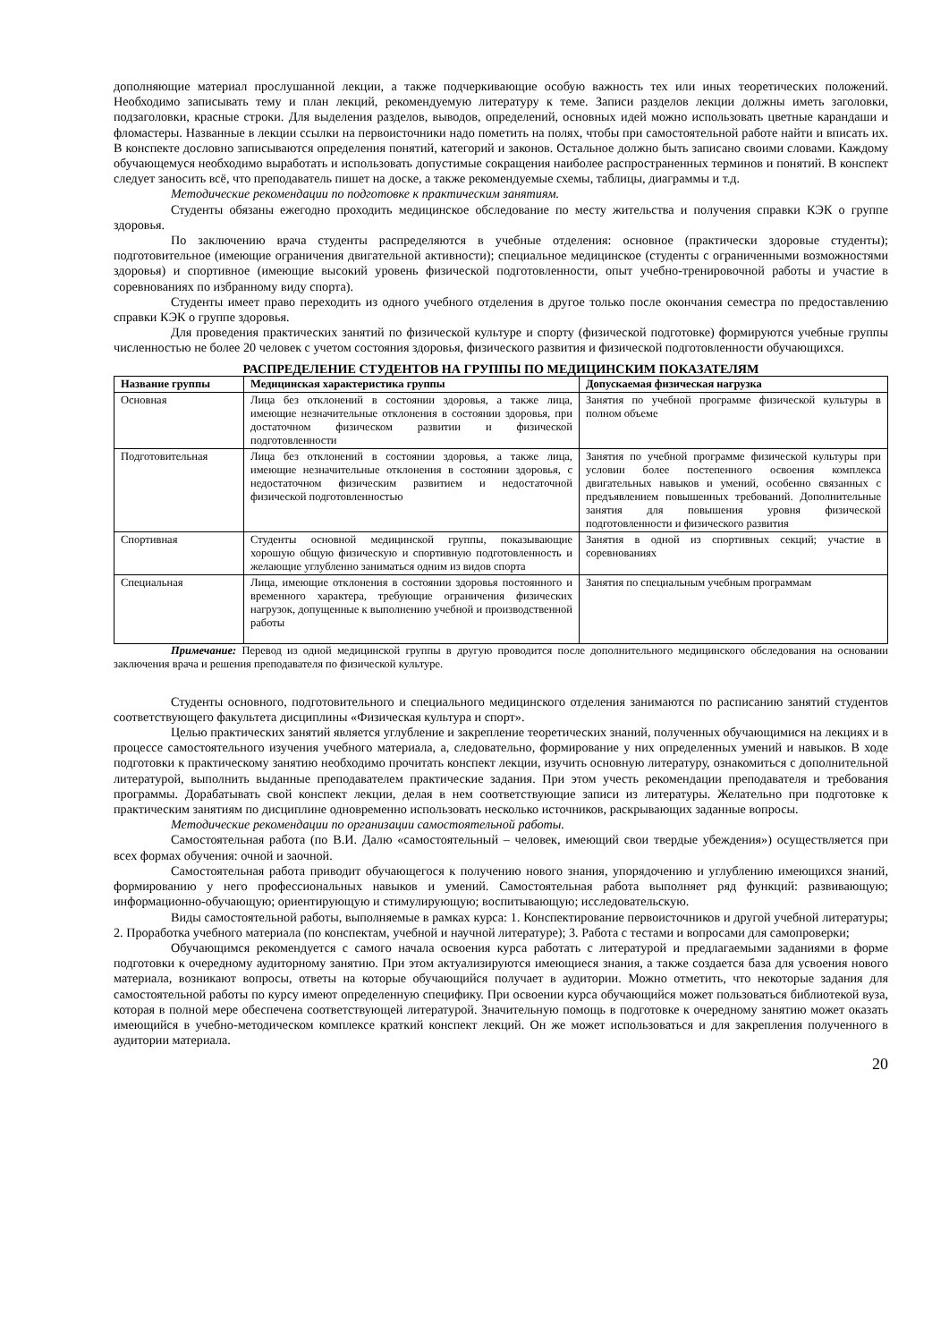дополняющие материал прослушанной лекции, а также подчеркивающие особую важность тех или иных теоретических положений. Необходимо записывать тему и план лекций, рекомендуемую литературу к теме. Записи разделов лекции должны иметь заголовки, подзаголовки, красные строки. Для выделения разделов, выводов, определений, основных идей можно использовать цветные карандаши и фломастеры. Названные в лекции ссылки на первоисточники надо пометить на полях, чтобы при самостоятельной работе найти и вписать их. В конспекте дословно записываются определения понятий, категорий и законов. Остальное должно быть записано своими словами. Каждому обучающемуся необходимо выработать и использовать допустимые сокращения наиболее распространенных терминов и понятий. В конспект следует заносить всё, что преподаватель пишет на доске, а также рекомендуемые схемы, таблицы, диаграммы и т.д.
Методические рекомендации по подготовке к практическим занятиям.
Студенты обязаны ежегодно проходить медицинское обследование по месту жительства и получения справки КЭК о группе здоровья.
По заключению врача студенты распределяются в учебные отделения: основное (практически здоровые студенты); подготовительное (имеющие ограничения двигательной активности); специальное медицинское (студенты с ограниченными возможностями здоровья) и спортивное (имеющие высокий уровень физической подготовленности, опыт учебно-тренировочной работы и участие в соревнованиях по избранному виду спорта).
Студенты имеет право переходить из одного учебного отделения в другое только после окончания семестра по предоставлению справки КЭК о группе здоровья.
Для проведения практических занятий по физической культуре и спорту (физической подготовке) формируются учебные группы численностью не более 20 человек с учетом состояния здоровья, физического развития и физической подготовленности обучающихся.
РАСПРЕДЕЛЕНИЕ СТУДЕНТОВ НА ГРУППЫ ПО МЕДИЦИНСКИМ ПОКАЗАТЕЛЯМ
| Название группы | Медицинская характеристика группы | Допускаемая физическая нагрузка |
| --- | --- | --- |
| Основная | Лица без отклонений в состоянии здоровья, а также лица, имеющие незначительные отклонения в состоянии здоровья, при достаточном физическом развитии и физической подготовленности | Занятия по учебной программе физической культуры в полном объеме |
| Подготовительная | Лица без отклонений в состоянии здоровья, а также лица, имеющие незначительные отклонения в состоянии здоровья, с недостаточном физическим развитием и недостаточной физической подготовленностью | Занятия по учебной программе физической культуры при условии более постепенного освоения комплекса двигательных навыков и умений, особенно связанных с предъявлением повышенных требований. Дополнительные занятия для повышения уровня физической подготовленности и физического развития |
| Спортивная | Студенты основной медицинской группы, показывающие хорошую общую физическую и спортивную подготовленность и желающие углубленно заниматься одним из видов спорта | Занятия в одной из спортивных секций; участие в соревнованиях |
| Специальная | Лица, имеющие отклонения в состоянии здоровья постоянного и временного характера, требующие ограничения физических нагрузок, допущенные к выполнению учебной и производственной работы | Занятия по специальным учебным программам |
Примечание: Перевод из одной медицинской группы в другую проводится после дополнительного медицинского обследования на основании заключения врача и решения преподавателя по физической культуре.
Студенты основного, подготовительного и специального медицинского отделения занимаются по расписанию занятий студентов соответствующего факультета дисциплины «Физическая культура и спорт».
Целью практических занятий является углубление и закрепление теоретических знаний, полученных обучающимися на лекциях и в процессе самостоятельного изучения учебного материала, а, следовательно, формирование у них определенных умений и навыков. В ходе подготовки к практическому занятию необходимо прочитать конспект лекции, изучить основную литературу, ознакомиться с дополнительной литературой, выполнить выданные преподавателем практические задания. При этом учесть рекомендации преподавателя и требования программы. Дорабатывать свой конспект лекции, делая в нем соответствующие записи из литературы. Желательно при подготовке к практическим занятиям по дисциплине одновременно использовать несколько источников, раскрывающих заданные вопросы.
Методические рекомендации по организации самостоятельной работы.
Самостоятельная работа (по В.И. Далю «самостоятельный – человек, имеющий свои твердые убеждения») осуществляется при всех формах обучения: очной и заочной.
Самостоятельная работа приводит обучающегося к получению нового знания, упорядочению и углублению имеющихся знаний, формированию у него профессиональных навыков и умений. Самостоятельная работа выполняет ряд функций: развивающую; информационно-обучающую; ориентирующую и стимулирующую; воспитывающую; исследовательскую.
Виды самостоятельной работы, выполняемые в рамках курса: 1. Конспектирование первоисточников и другой учебной литературы; 2. Проработка учебного материала (по конспектам, учебной и научной литературе); 3. Работа с тестами и вопросами для самопроверки;
Обучающимся рекомендуется с самого начала освоения курса работать с литературой и предлагаемыми заданиями в форме подготовки к очередному аудиторному занятию. При этом актуализируются имеющиеся знания, а также создается база для усвоения нового материала, возникают вопросы, ответы на которые обучающийся получает в аудитории. Можно отметить, что некоторые задания для самостоятельной работы по курсу имеют определенную специфику. При освоении курса обучающийся может пользоваться библиотекой вуза, которая в полной мере обеспечена соответствующей литературой. Значительную помощь в подготовке к очередному занятию может оказать имеющийся в учебно-методическом комплексе краткий конспект лекций. Он же может использоваться и для закрепления полученного в аудитории материала.
20